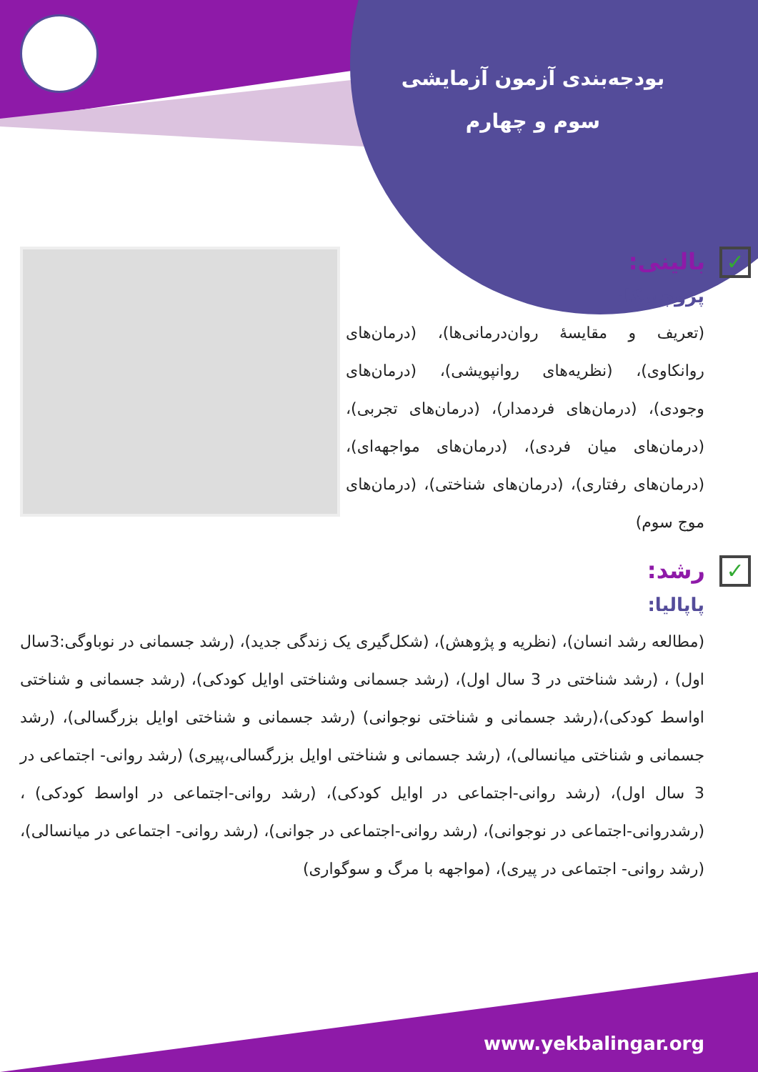بودجه‌بندی آزمون آزمایشی
سوم و چهارم
✓بالینی:
پروچسکا:
(تعریف و مقایسهٔ روان‌درمانی‌ها)، (درمان‌های روانکاوی)، (نظریه‌های روانپویشی)، (درمان‌های وجودی)، (درمان‌های فردمدار)، (درمان‌های تجربی)، (درمان‌های میان فردی)، (درمان‌های مواجهه‌ای)، (درمان‌های رفتاری)، (درمان‌های شناختی)، (درمان‌های موج سوم)
✓رشد:
پاپالیا:
(مطالعه رشد انسان)، (نظریه و پژوهش)، (شکل‌گیری یک زندگی جدید)، (رشد جسمانی در نوباوگی:3سال اول) ، (رشد شناختی در 3 سال اول)، (رشد جسمانی وشناختی اوایل کودکی)، (رشد جسمانی و شناختی اواسط کودکی)،(رشد جسمانی و شناختی نوجوانی) (رشد جسمانی و شناختی اوایل بزرگسالی)، (رشد جسمانی و شناختی میانسالی)، (رشد جسمانی و شناختی اوایل بزرگسالی،پیری) (رشد روانی- اجتماعی در 3 سال اول)، (رشد روانی-اجتماعی در اوایل کودکی)، (رشد روانی-اجتماعی در اواسط کودکی) ، (رشدروانی-اجتماعی در نوجوانی)، (رشد روانی-اجتماعی در جوانی)، (رشد روانی- اجتماعی در میانسالی)، (رشد روانی- اجتماعی در پیری)، (مواجهه با مرگ و سوگواری)
www.yekbalingar.org